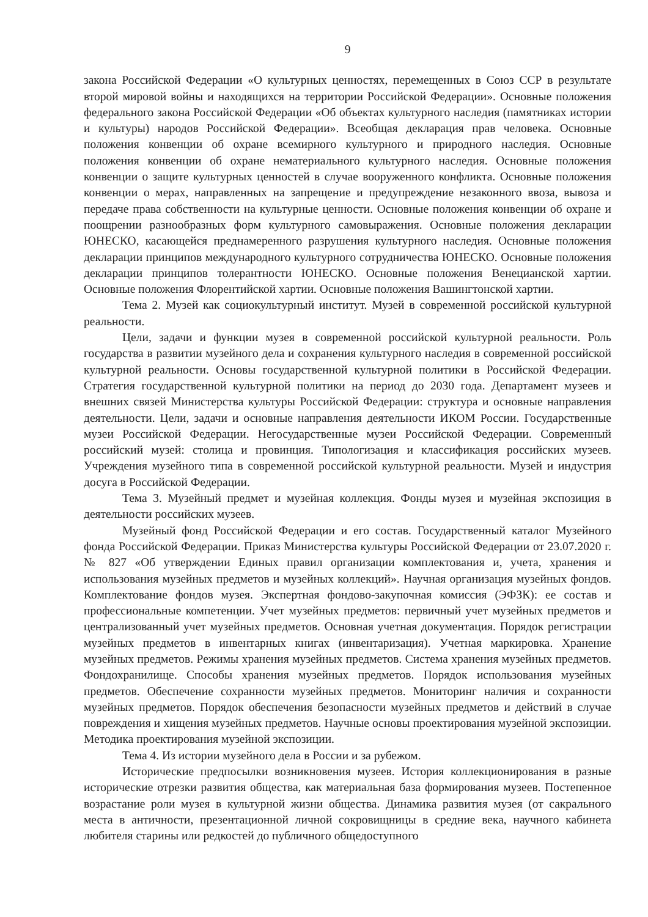9
закона Российской Федерации «О культурных ценностях, перемещенных в Союз ССР в результате второй мировой войны и находящихся на территории Российской Федерации». Основные положения федерального закона Российской Федерации «Об объектах культурного наследия (памятниках истории и культуры) народов Российской Федерации». Всеобщая декларация прав человека. Основные положения конвенции об охране всемирного культурного и природного наследия. Основные положения конвенции об охране нематериального культурного наследия. Основные положения конвенции о защите культурных ценностей в случае вооруженного конфликта. Основные положения конвенции о мерах, направленных на запрещение и предупреждение незаконного ввоза, вывоза и передаче права собственности на культурные ценности. Основные положения конвенции об охране и поощрении разнообразных форм культурного самовыражения. Основные положения декларации ЮНЕСКО, касающейся преднамеренного разрушения культурного наследия. Основные положения декларации принципов международного культурного сотрудничества ЮНЕСКО. Основные положения декларации принципов толерантности ЮНЕСКО. Основные положения Венецианской хартии. Основные положения Флорентийской хартии. Основные положения Вашингтонской хартии.
Тема 2. Музей как социокультурный институт. Музей в современной российской культурной реальности.
Цели, задачи и функции музея в современной российской культурной реальности. Роль государства в развитии музейного дела и сохранения культурного наследия в современной российской культурной реальности. Основы государственной культурной политики в Российской Федерации. Стратегия государственной культурной политики на период до 2030 года. Департамент музеев и внешних связей Министерства культуры Российской Федерации: структура и основные направления деятельности. Цели, задачи и основные направления деятельности ИКОМ России. Государственные музеи Российской Федерации. Негосударственные музеи Российской Федерации. Современный российский музей: столица и провинция. Типологизация и классификация российских музеев. Учреждения музейного типа в современной российской культурной реальности. Музей и индустрия досуга в Российской Федерации.
Тема 3. Музейный предмет и музейная коллекция. Фонды музея и музейная экспозиция в деятельности российских музеев.
Музейный фонд Российской Федерации и его состав. Государственный каталог Музейного фонда Российской Федерации. Приказ Министерства культуры Российской Федерации от 23.07.2020 г. № 827 «Об утверждении Единых правил организации комплектования и, учета, хранения и использования музейных предметов и музейных коллекций». Научная организация музейных фондов. Комплектование фондов музея. Экспертная фондово-закупочная комиссия (ЭФЗК): ее состав и профессиональные компетенции. Учет музейных предметов: первичный учет музейных предметов и централизованный учет музейных предметов. Основная учетная документация. Порядок регистрации музейных предметов в инвентарных книгах (инвентаризация). Учетная маркировка. Хранение музейных предметов. Режимы хранения музейных предметов. Система хранения музейных предметов. Фондохранилище. Способы хранения музейных предметов. Порядок использования музейных предметов. Обеспечение сохранности музейных предметов. Мониторинг наличия и сохранности музейных предметов. Порядок обеспечения безопасности музейных предметов и действий в случае повреждения и хищения музейных предметов. Научные основы проектирования музейной экспозиции. Методика проектирования музейной экспозиции.
Тема 4. Из истории музейного дела в России и за рубежом.
Исторические предпосылки возникновения музеев. История коллекционирования в разные исторические отрезки развития общества, как материальная база формирования музеев. Постепенное возрастание роли музея в культурной жизни общества. Динамика развития музея (от сакрального места в античности, презентационной личной сокровищницы в средние века, научного кабинета любителя старины или редкостей до публичного общедоступного